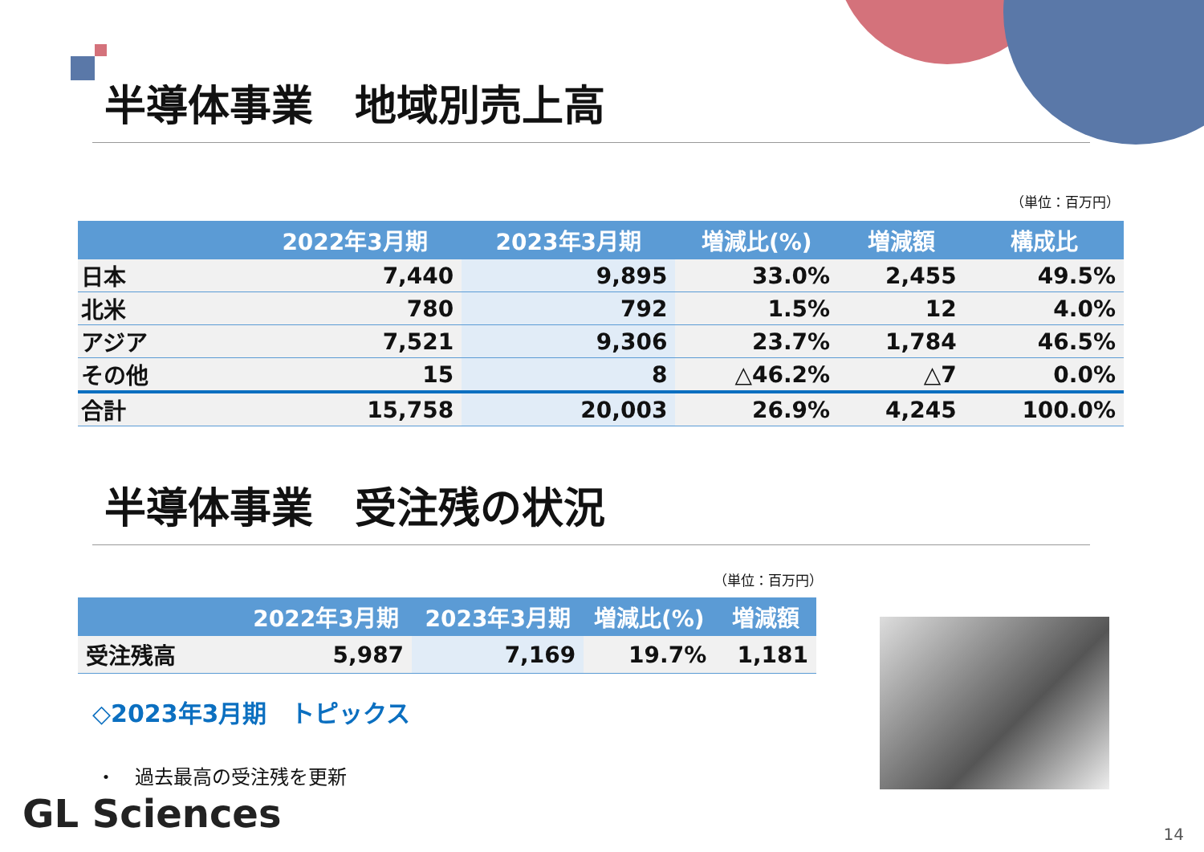半導体事業　地域別売上高
（単位：百万円）
| | 2022年3月期 | 2023年3月期 | 増減比(%) | 増減額 | 構成比 |
| --- | --- | --- | --- | --- | --- |
| 日本 | 7,440 | 9,895 | 33.0% | 2,455 | 49.5% |
| 北米 | 780 | 792 | 1.5% | 12 | 4.0% |
| アジア | 7,521 | 9,306 | 23.7% | 1,784 | 46.5% |
| その他 | 15 | 8 | △46.2% | △7 | 0.0% |
| 合計 | 15,758 | 20,003 | 26.9% | 4,245 | 100.0% |
半導体事業　受注残の状況
（単位：百万円）
| | 2022年3月期 | 2023年3月期 | 増減比(%) | 増減額 |
| --- | --- | --- | --- | --- |
| 受注残高 | 5,987 | 7,169 | 19.7% | 1,181 |
◇2023年3月期　トピックス
・　過去最高の受注残を更新
GL Sciences 14